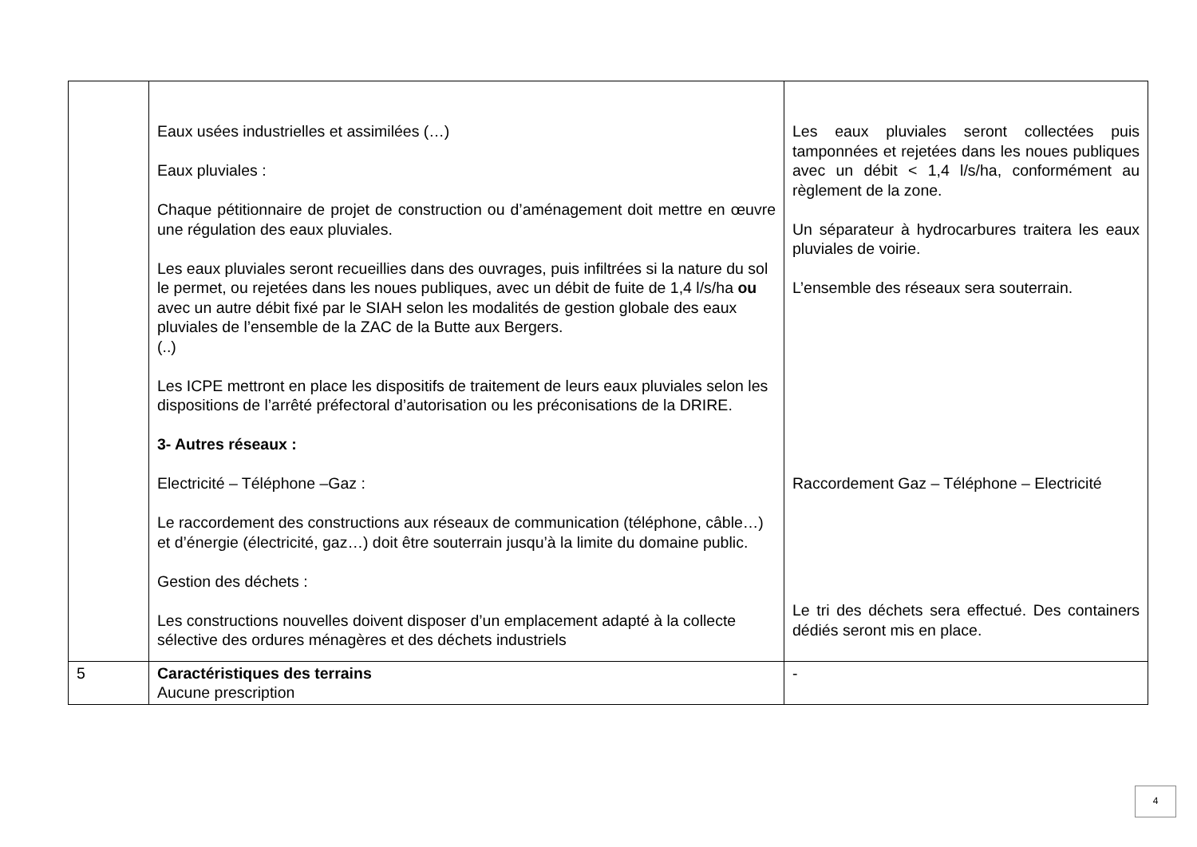| | Eaux usées industrielles et assimilées (…) Eaux pluviales : Chaque pétitionnaire de projet de construction ou d’aménagement doit mettre en œuvre une régulation des eaux pluviales. Les eaux pluviales seront recueillies dans des ouvrages, puis infiltrées si la nature du sol le permet, ou rejetées dans les noues publiques, avec un débit de fuite de 1,4 l/s/ha ou avec un autre débit fixé par le SIAH selon les modalités de gestion globale des eaux pluviales de l’ensemble de la ZAC de la Butte aux Bergers. (..) Les ICPE mettront en place les dispositifs de traitement de leurs eaux pluviales selon les dispositions de l’arrêté préfectoral d’autorisation ou les préconisations de la DRIRE. 3- Autres réseaux : Electricité – Téléphone –Gaz : Le raccordement des constructions aux réseaux de communication (téléphone, câble…) et d’énergie (électricité, gaz…) doit être souterrain jusqu’à la limite du domaine public. Gestion des déchets : Les constructions nouvelles doivent disposer d’un emplacement adapté à la collecte sélective des ordures ménagères et des déchets industriels | Les eaux pluviales seront collectées puis tamponnées et rejetées dans les noues publiques avec un débit < 1,4 l/s/ha, conformément au règlement de la zone. Un séparateur à hydrocarbures traitera les eaux pluviales de voirie. L’ensemble des réseaux sera souterrain. Raccordement Gaz – Téléphone – Electricité Le tri des déchets sera effectué. Des containers dédiés seront mis en place. |
| 5 | Caractéristiques des terrains Aucune prescription | - |
4